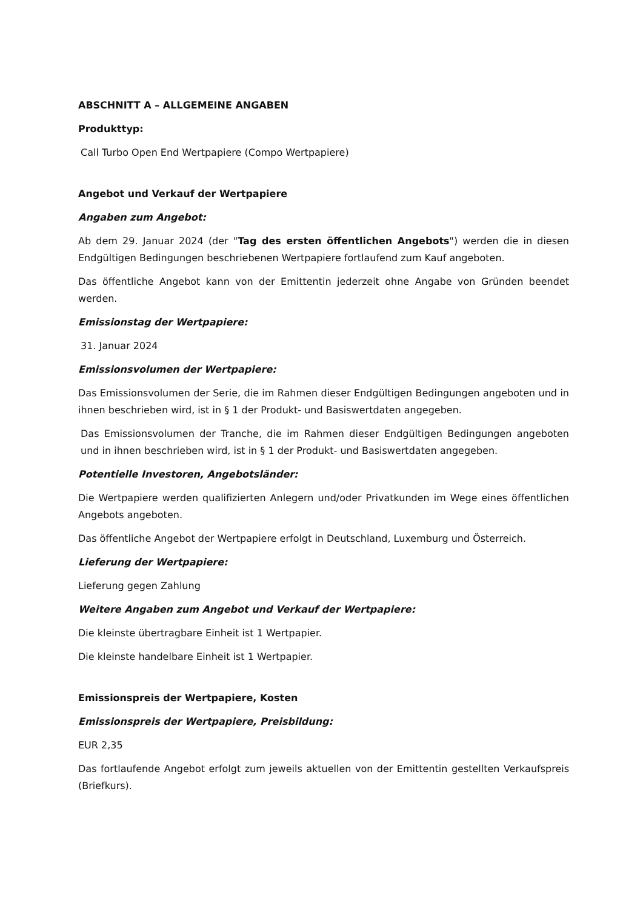ABSCHNITT A – ALLGEMEINE ANGABEN
Produkttyp:
Call Turbo Open End Wertpapiere (Compo Wertpapiere)
Angebot und Verkauf der Wertpapiere
Angaben zum Angebot:
Ab dem 29. Januar 2024 (der "Tag des ersten öffentlichen Angebots") werden die in diesen Endgültigen Bedingungen beschriebenen Wertpapiere fortlaufend zum Kauf angeboten.
Das öffentliche Angebot kann von der Emittentin jederzeit ohne Angabe von Gründen beendet werden.
Emissionstag der Wertpapiere:
31. Januar 2024
Emissionsvolumen der Wertpapiere:
Das Emissionsvolumen der Serie, die im Rahmen dieser Endgültigen Bedingungen angeboten und in ihnen beschrieben wird, ist in § 1 der Produkt- und Basiswertdaten angegeben.
Das Emissionsvolumen der Tranche, die im Rahmen dieser Endgültigen Bedingungen angeboten und in ihnen beschrieben wird, ist in § 1 der Produkt- und Basiswertdaten angegeben.
Potentielle Investoren, Angebotsländer:
Die Wertpapiere werden qualifizierten Anlegern und/oder Privatkunden im Wege eines öffentlichen Angebots angeboten.
Das öffentliche Angebot der Wertpapiere erfolgt in Deutschland, Luxemburg und Österreich.
Lieferung der Wertpapiere:
Lieferung gegen Zahlung
Weitere Angaben zum Angebot und Verkauf der Wertpapiere:
Die kleinste übertragbare Einheit ist 1 Wertpapier.
Die kleinste handelbare Einheit ist 1 Wertpapier.
Emissionspreis der Wertpapiere, Kosten
Emissionspreis der Wertpapiere, Preisbildung:
EUR 2,35
Das fortlaufende Angebot erfolgt zum jeweils aktuellen von der Emittentin gestellten Verkaufspreis (Briefkurs).